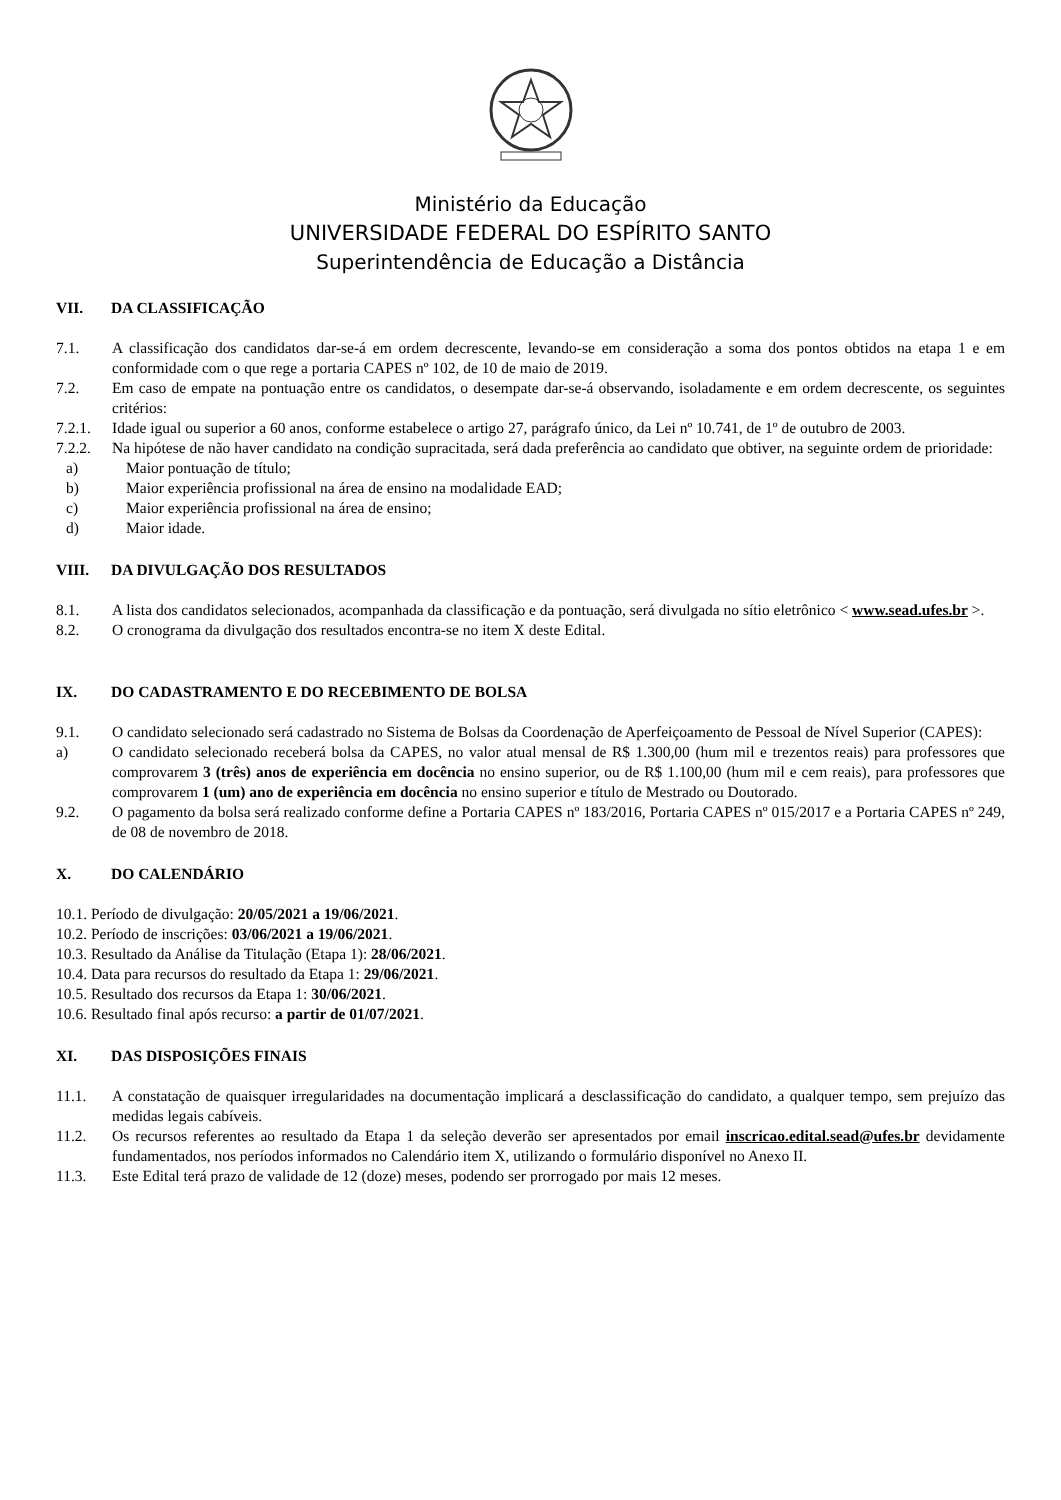Ministério da Educação
UNIVERSIDADE FEDERAL DO ESPÍRITO SANTO
Superintendência de Educação a Distância
VII. DA CLASSIFICAÇÃO
7.1. A classificação dos candidatos dar-se-á em ordem decrescente, levando-se em consideração a soma dos pontos obtidos na etapa 1 e em conformidade com o que rege a portaria CAPES nº 102, de 10 de maio de 2019.
7.2. Em caso de empate na pontuação entre os candidatos, o desempate dar-se-á observando, isoladamente e em ordem decrescente, os seguintes critérios:
7.2.1. Idade igual ou superior a 60 anos, conforme estabelece o artigo 27, parágrafo único, da Lei nº 10.741, de 1º de outubro de 2003.
7.2.2. Na hipótese de não haver candidato na condição supracitada, será dada preferência ao candidato que obtiver, na seguinte ordem de prioridade:
a) Maior pontuação de título;
b) Maior experiência profissional na área de ensino na modalidade EAD;
c) Maior experiência profissional na área de ensino;
d) Maior idade.
VIII. DA DIVULGAÇÃO DOS RESULTADOS
8.1. A lista dos candidatos selecionados, acompanhada da classificação e da pontuação, será divulgada no sítio eletrônico < www.sead.ufes.br >.
8.2. O cronograma da divulgação dos resultados encontra-se no item X deste Edital.
IX. DO CADASTRAMENTO E DO RECEBIMENTO DE BOLSA
9.1. O candidato selecionado será cadastrado no Sistema de Bolsas da Coordenação de Aperfeiçoamento de Pessoal de Nível Superior (CAPES):
a) O candidato selecionado receberá bolsa da CAPES, no valor atual mensal de R$ 1.300,00 (hum mil e trezentos reais) para professores que comprovarem 3 (três) anos de experiência em docência no ensino superior, ou de R$ 1.100,00 (hum mil e cem reais), para professores que comprovarem 1 (um) ano de experiência em docência no ensino superior e título de Mestrado ou Doutorado.
9.2. O pagamento da bolsa será realizado conforme define a Portaria CAPES nº 183/2016, Portaria CAPES nº 015/2017 e a Portaria CAPES nº 249, de 08 de novembro de 2018.
X. DO CALENDÁRIO
10.1. Período de divulgação: 20/05/2021 a 19/06/2021.
10.2. Período de inscrições: 03/06/2021 a 19/06/2021.
10.3. Resultado da Análise da Titulação (Etapa 1): 28/06/2021.
10.4. Data para recursos do resultado da Etapa 1: 29/06/2021.
10.5. Resultado dos recursos da Etapa 1: 30/06/2021.
10.6. Resultado final após recurso: a partir de 01/07/2021.
XI. DAS DISPOSIÇÕES FINAIS
11.1. A constatação de quaisquer irregularidades na documentação implicará a desclassificação do candidato, a qualquer tempo, sem prejuízo das medidas legais cabíveis.
11.2. Os recursos referentes ao resultado da Etapa 1 da seleção deverão ser apresentados por email inscricao.edital.sead@ufes.br devidamente fundamentados, nos períodos informados no Calendário item X, utilizando o formulário disponível no Anexo II.
11.3. Este Edital terá prazo de validade de 12 (doze) meses, podendo ser prorrogado por mais 12 meses.